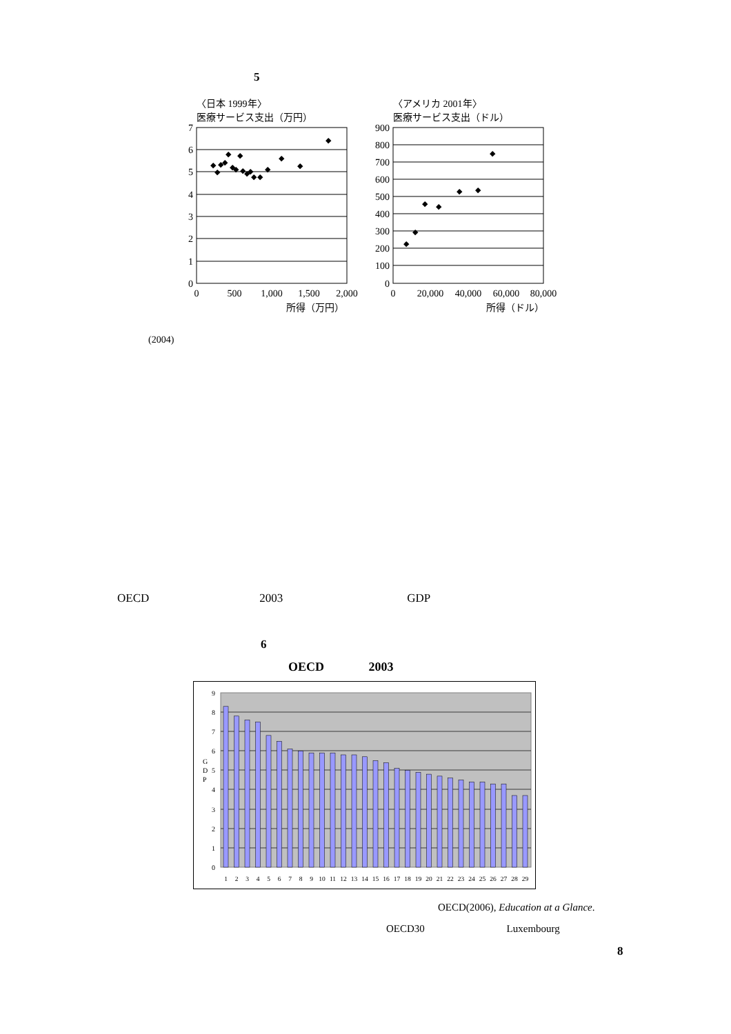5
〈日本 1999年〉
医療サービス支出（万円）
7
6
5
4
3
2
1
0
0
500
1,000
1,500
2,000
所得（万円）
◆
◆
◆
◆
◆
◆
◆
◆
◆
◆
◆
◆
◆
◆
◆
◆
◆
〈アメリカ 2001年〉
医療サービス支出（ドル）
900
800
700
600
500
400
300
200
100
0
0
20,000
40,000
60,000
80,000
所得（ドル）
◆
◆
◆
◆
◆
◆
◆
(2004)
OECD 2003 GDP
6
OECD 2003
9
8
7
6
5
4
3
2
1
0
G
D
P
1
2
3
4
5
6
7
8
9
10
11
12
13
14
15
16
17
18
19
20
21
22
23
24
25
26
27
28
29
OECD(2006), Education at a Glance.
OECD30 Luxembourg
8